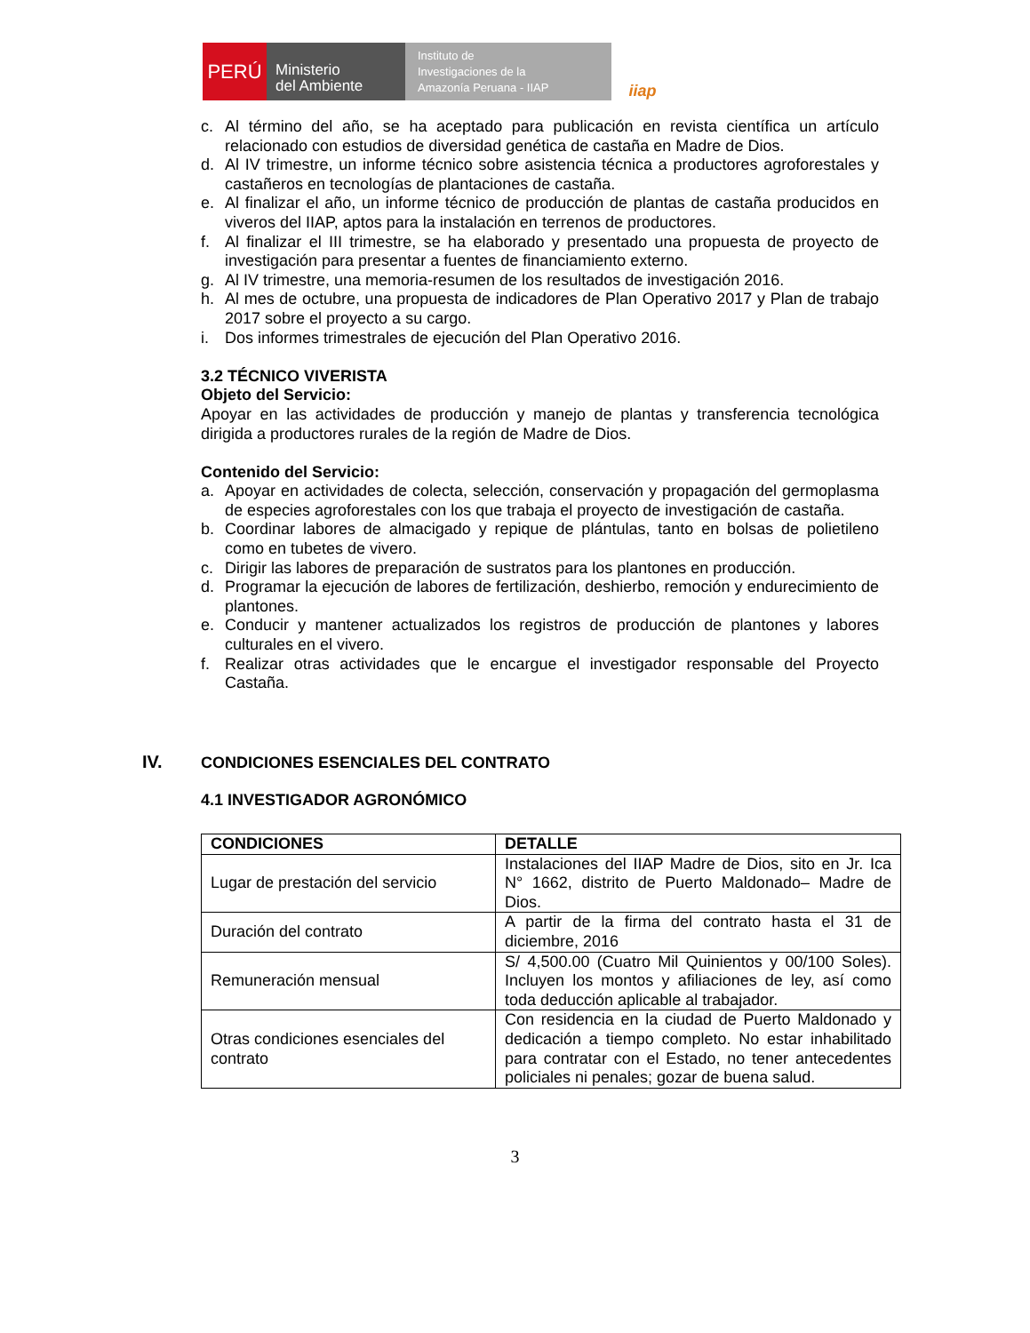⛨
PERÚ
Ministerio
del Ambiente
Instituto de
Investigaciones de la
Amazonía Peruana - IIAP
iiap
c. Al término del año, se ha aceptado para publicación en revista científica un artículo relacionado con estudios de diversidad genética de castaña en Madre de Dios.
d. Al IV trimestre, un informe técnico sobre asistencia técnica a productores agroforestales y castañeros en tecnologías de plantaciones de castaña.
e. Al finalizar el año, un informe técnico de producción de plantas de castaña producidos en viveros del IIAP, aptos para la instalación en terrenos de productores.
f. Al finalizar el III trimestre, se ha elaborado y presentado una propuesta de proyecto de investigación para presentar a fuentes de financiamiento externo.
g. Al IV trimestre, una memoria-resumen de los resultados de investigación 2016.
h. Al mes de octubre, una propuesta de indicadores de Plan Operativo 2017 y Plan de trabajo 2017 sobre el proyecto a su cargo.
i. Dos informes trimestrales de ejecución del Plan Operativo 2016.
3.2 TÉCNICO VIVERISTA
Objeto del Servicio:
Apoyar en las actividades de producción y manejo de plantas y transferencia tecnológica dirigida a productores rurales de la región de Madre de Dios.
Contenido del Servicio:
a. Apoyar en actividades de colecta, selección, conservación y propagación del germoplasma de especies agroforestales con los que trabaja el proyecto de investigación de castaña.
b. Coordinar labores de almacigado y repique de plántulas, tanto en bolsas de polietileno como en tubetes de vivero.
c. Dirigir las labores de preparación de sustratos para los plantones en producción.
d. Programar la ejecución de labores de fertilización, deshierbo, remoción y endurecimiento de plantones.
e. Conducir y mantener actualizados los registros de producción de plantones y labores culturales en el vivero.
f. Realizar otras actividades que le encargue el investigador responsable del Proyecto Castaña.
IV. CONDICIONES ESENCIALES DEL CONTRATO
4.1 INVESTIGADOR AGRONÓMICO
| CONDICIONES | DETALLE |
| --- | --- |
| Lugar de prestación del servicio | Instalaciones del IIAP Madre de Dios, sito en Jr. Ica N° 1662, distrito de Puerto Maldonado– Madre de Dios. |
| Duración del contrato | A partir de la firma del contrato hasta el 31 de diciembre, 2016 |
| Remuneración mensual | S/ 4,500.00 (Cuatro Mil Quinientos y 00/100 Soles). Incluyen los montos y afiliaciones de ley, así como toda deducción aplicable al trabajador. |
| Otras condiciones esenciales del contrato | Con residencia en la ciudad de Puerto Maldonado y dedicación a tiempo completo. No estar inhabilitado para contratar con el Estado, no tener antecedentes policiales ni penales; gozar de buena salud. |
3